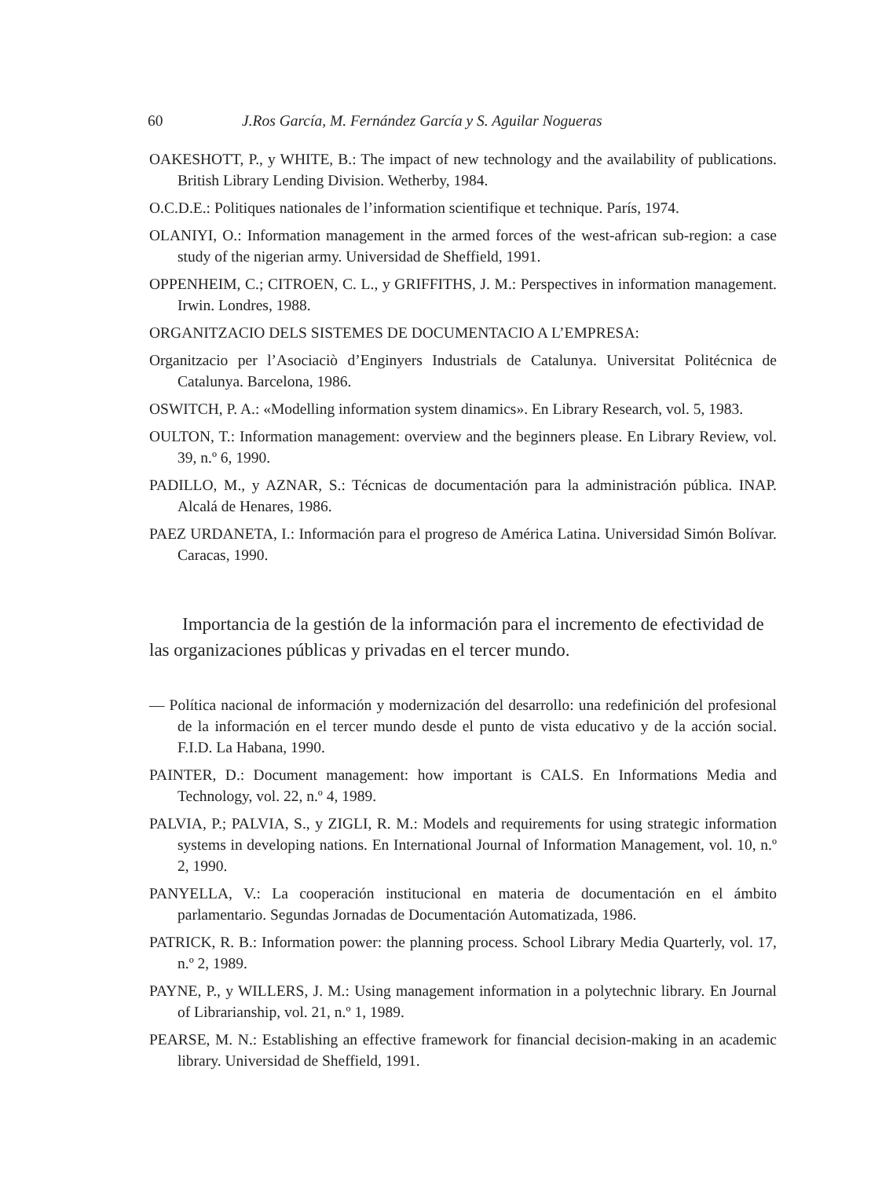60 J.Ros García, M. Fernández García y S. Aguilar Nogueras
OAKESHOTT, P., y WHITE, B.: The impact of new technology and the availability of publications. British Library Lending Division. Wetherby, 1984.
O.C.D.E.: Politiques nationales de l’information scientifique et technique. París, 1974.
OLANIYI, O.: Information management in the armed forces of the west-african sub-region: a case study of the nigerian army. Universidad de Sheffield, 1991.
OPPENHEIM, C.; CITROEN, C. L., y GRIFFITHS, J. M.: Perspectives in information management. Irwin. Londres, 1988.
ORGANITZACIO DELS SISTEMES DE DOCUMENTACIO A L’EMPRESA:
Organitzacio per l’Asociaciò d’Enginyers Industrials de Catalunya. Universitat Politécnica de Catalunya. Barcelona, 1986.
OSWITCH, P. A.: «Modelling information system dinamics». En Library Research, vol. 5, 1983.
OULTON, T.: Information management: overview and the beginners please. En Library Review, vol. 39, n.º 6, 1990.
PADILLO, M., y AZNAR, S.: Técnicas de documentación para la administración pública. INAP. Alcalá de Henares, 1986.
PAEZ URDANETA, I.: Información para el progreso de América Latina. Universidad Simón Bolívar. Caracas, 1990.
Importancia de la gestión de la información para el incremento de efectividad de las organizaciones públicas y privadas en el tercer mundo.
— Política nacional de información y modernización del desarrollo: una redefinición del profesional de la información en el tercer mundo desde el punto de vista educativo y de la acción social. F.I.D. La Habana, 1990.
PAINTER, D.: Document management: how important is CALS. En Informations Media and Technology, vol. 22, n.º 4, 1989.
PALVIA, P.; PALVIA, S., y ZIGLI, R. M.: Models and requirements for using strategic information systems in developing nations. En International Journal of Information Management, vol. 10, n.º 2, 1990.
PANYELLA, V.: La cooperación institucional en materia de documentación en el ámbito parlamentario. Segundas Jornadas de Documentación Automatizada, 1986.
PATRICK, R. B.: Information power: the planning process. School Library Media Quarterly, vol. 17, n.º 2, 1989.
PAYNE, P., y WILLERS, J. M.: Using management information in a polytechnic library. En Journal of Librarianship, vol. 21, n.º 1, 1989.
PEARSE, M. N.: Establishing an effective framework for financial decision-making in an academic library. Universidad de Sheffield, 1991.